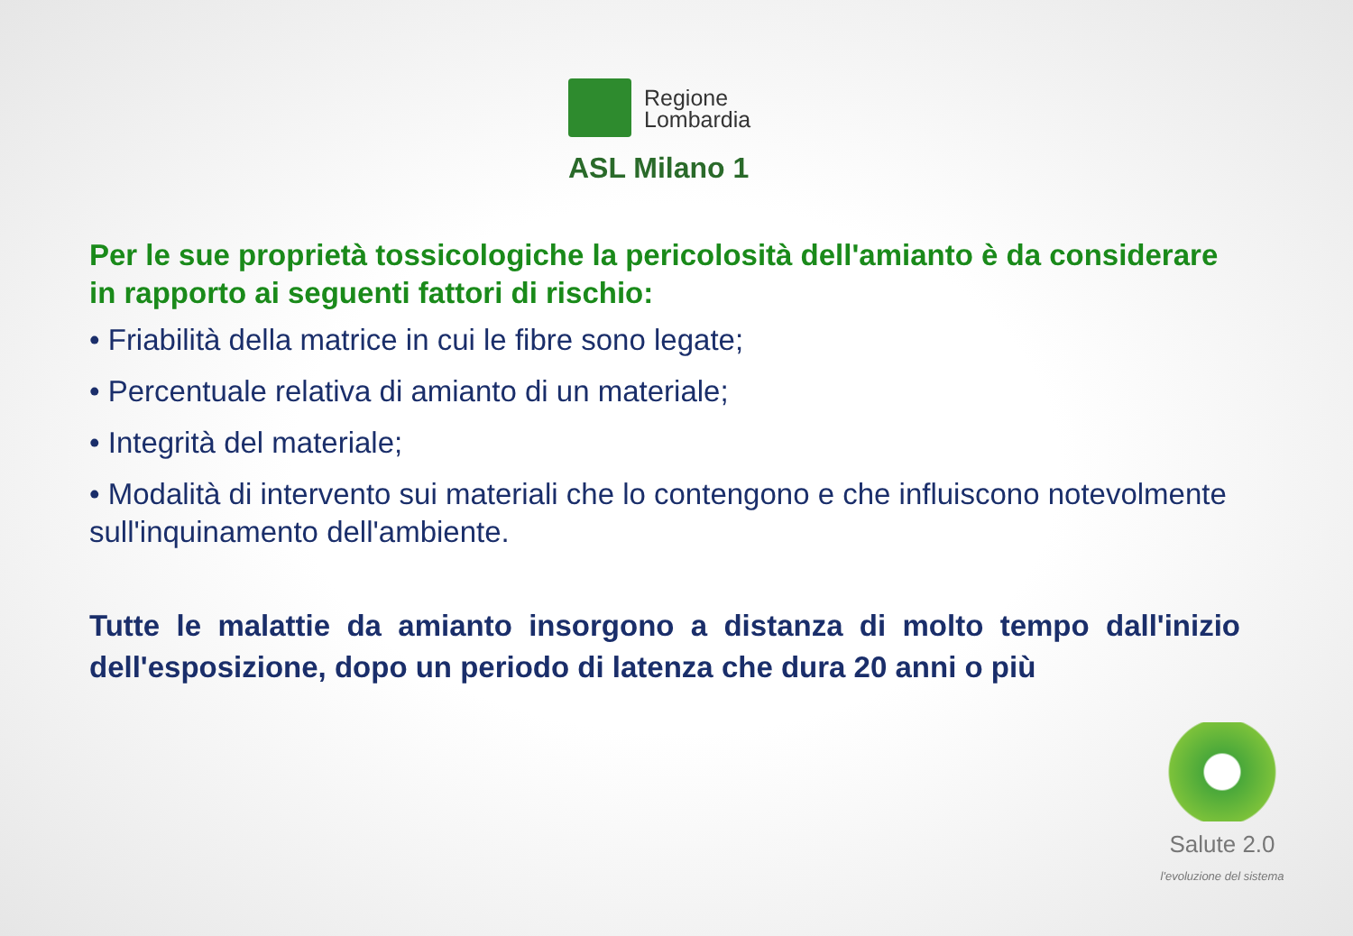Regione
Lombardia
ASL Milano 1
Per le sue proprietà tossicologiche la pericolosità dell'amianto è da considerare in rapporto ai seguenti fattori di rischio:
• Friabilità della matrice in cui le fibre sono legate;
• Percentuale relativa di amianto di un materiale;
• Integrità del materiale;
• Modalità di intervento sui materiali che lo contengono e che influiscono notevolmente sull'inquinamento dell'ambiente.
Tutte le malattie da amianto insorgono a distanza di molto tempo dall'inizio dell'esposizione, dopo un periodo di latenza che dura 20 anni o più
Salute 2.0
l'evoluzione del sistema